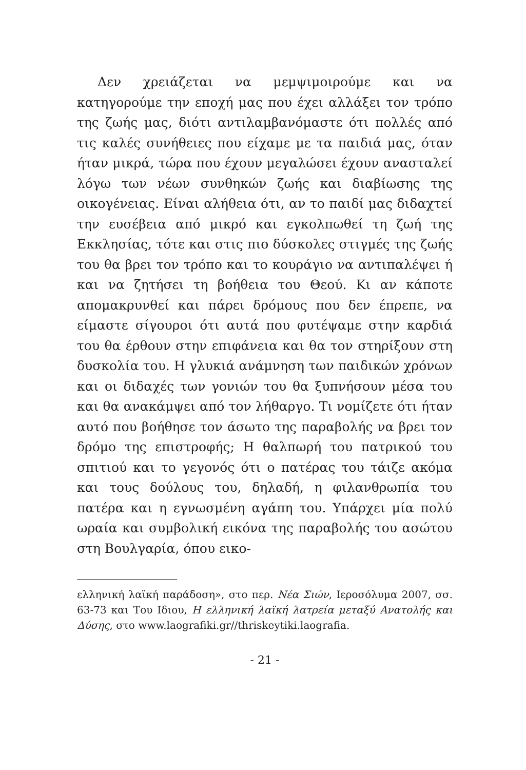Δεν χρειάζεται να μεμψιμοιρούμε και να κατηγορούμε την εποχή μας που έχει αλλάξει τον τρόπο της ζωής μας, διότι αντιλαμβανόμαστε ότι πολλές από τις καλές συνήθειες που είχαμε με τα παιδιά μας, όταν ήταν μικρά, τώρα που έχουν μεγαλώσει έχουν ανασταλεί λόγω των νέων συνθηκών ζωής και διαβίωσης της οικογένειας. Είναι αλήθεια ότι, αν το παιδί μας διδαχτεί την ευσέβεια από μικρό και εγκολπωθεί τη ζωή της Εκκλησίας, τότε και στις πιο δύσκολες στιγμές της ζωής του θα βρει τον τρόπο και το κουράγιο να αντιπαλέψει ή και να ζητήσει τη βοήθεια του Θεού. Κι αν κάποτε απομακρυνθεί και πάρει δρόμους που δεν έπρεπε, να είμαστε σίγουροι ότι αυτά που φυτέψαμε στην καρδιά του θα έρθουν στην επιφάνεια και θα τον στηρίξουν στη δυσκολία του. Η γλυκιά ανάμνηση των παιδικών χρόνων και οι διδαχές των γονιών του θα ξυπνήσουν μέσα του και θα ανακάμψει από τον λήθαργο. Τι νομίζετε ότι ήταν αυτό που βοήθησε τον άσωτο της παραβολής να βρει τον δρόμο της επιστροφής; Η θαλπωρή του πατρικού του σπιτιού και το γεγονός ότι ο πατέρας του τάιζε ακόμα και τους δούλους του, δηλαδή, η φιλανθρωπία του πατέρα και η εγνωσμένη αγάπη του. Υπάρχει μία πολύ ωραία και συμβολική εικόνα της παραβολής του ασώτου στη Βουλγαρία, όπου εικο-
ελληνική λαϊκή παράδοση», στο περ. Νέα Σιών, Ιεροσόλυμα 2007, σσ. 63-73 και Του Ιδιου, Η ελληνική λαϊκή λατρεία μεταξύ Ανατολής και Δύσης, στο www.laografiki.gr//thriskeytiki.laografia.
- 21 -